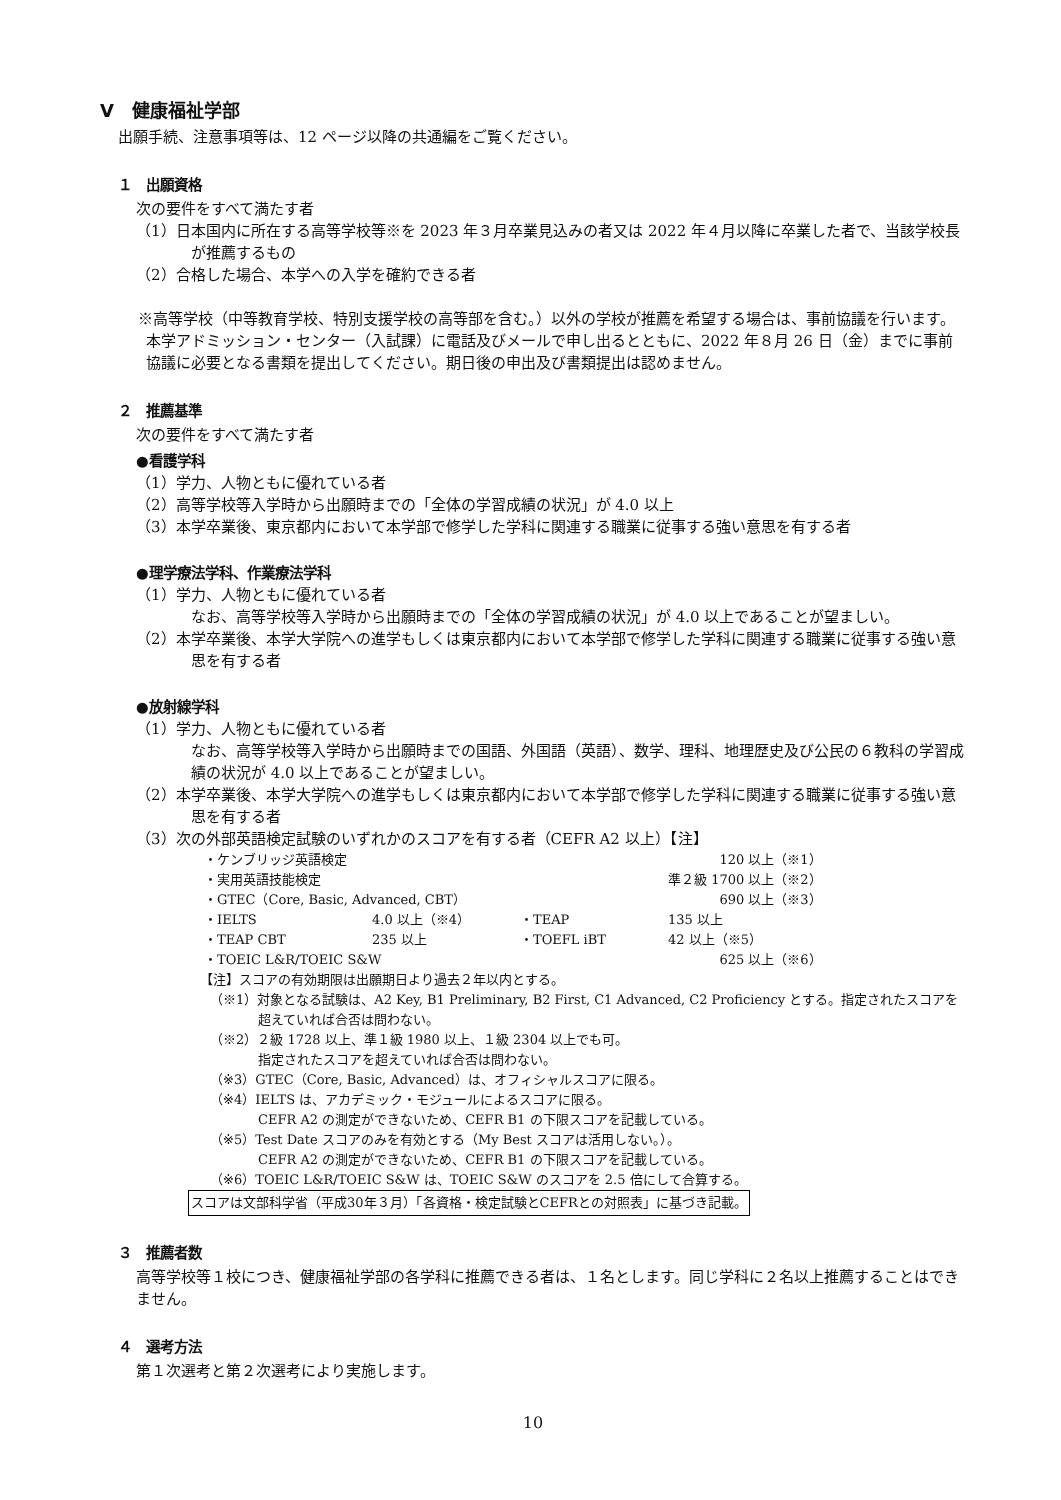Ⅴ　健康福祉学部
出願手続、注意事項等は、12 ページ以降の共通編をご覧ください。
１　出願資格
次の要件をすべて満たす者
（1）日本国内に所在する高等学校等※を 2023 年３月卒業見込みの者又は 2022 年４月以降に卒業した者で、当該学校長が推薦するもの
（2）合格した場合、本学への入学を確約できる者
※高等学校（中等教育学校、特別支援学校の高等部を含む。）以外の学校が推薦を希望する場合は、事前協議を行います。本学アドミッション・センター（入試課）に電話及びメールで申し出るとともに、2022 年８月 26 日（金）までに事前協議に必要となる書類を提出してください。期日後の申出及び書類提出は認めません。
２　推薦基準
次の要件をすべて満たす者
●看護学科
（1）学力、人物ともに優れている者
（2）高等学校等入学時から出願時までの「全体の学習成績の状況」が 4.0 以上
（3）本学卒業後、東京都内において本学部で修学した学科に関連する職業に従事する強い意思を有する者
●理学療法学科、作業療法学科
（1）学力、人物ともに優れている者
なお、高等学校等入学時から出願時までの「全体の学習成績の状況」が 4.0 以上であることが望ましい。
（2）本学卒業後、本学大学院への進学もしくは東京都内において本学部で修学した学科に関連する職業に従事する強い意思を有する者
●放射線学科
（1）学力、人物ともに優れている者
なお、高等学校等入学時から出願時までの国語、外国語（英語）、数学、理科、地理歴史及び公民の６教科の学習成績の状況が 4.0 以上であることが望ましい。
（2）本学卒業後、本学大学院への進学もしくは東京都内において本学部で修学した学科に関連する職業に従事する強い意思を有する者
（3）次の外部英語検定試験のいずれかのスコアを有する者（CEFR A2 以上）【注】
| ・ケンブリッジ英語検定 | | | | 120 以上（※1） |
| ・実用英語技能検定 | | | | 準２級 1700 以上（※2） |
| ・GTEC（Core, Basic, Advanced, CBT） | | | | 690 以上（※3） |
| ・IELTS | 4.0 以上（※4） | ・TEAP | 135 以上 | |
| ・TEAP CBT | 235 以上 | ・TOEFL iBT | 42 以上（※5） | |
| ・TOEIC L&R/TOEIC S&W | | | | 625 以上（※6） |
【注】スコアの有効期限は出願期日より過去２年以内とする。
（※1）対象となる試験は、A2 Key, B1 Preliminary, B2 First, C1 Advanced, C2 Proficiency とする。指定されたスコアを超えていれば合否は問わない。
（※2）２級 1728 以上、準１級 1980 以上、１級 2304 以上でも可。
指定されたスコアを超えていれば合否は問わない。
（※3）GTEC（Core, Basic, Advanced）は、オフィシャルスコアに限る。
（※4）IELTS は、アカデミック・モジュールによるスコアに限る。
CEFR A2 の測定ができないため、CEFR B1 の下限スコアを記載している。
（※5）Test Date スコアのみを有効とする（My Best スコアは活用しない。）。
CEFR A2 の測定ができないため、CEFR B1 の下限スコアを記載している。
（※6）TOEIC L&R/TOEIC S&W は、TOEIC S&W のスコアを 2.5 倍にして合算する。
スコアは文部科学省（平成30年３月）「各資格・検定試験とCEFRとの対照表」に基づき記載。
３　推薦者数
高等学校等１校につき、健康福祉学部の各学科に推薦できる者は、１名とします。同じ学科に２名以上推薦することはできません。
４　選考方法
第１次選考と第２次選考により実施します。
10